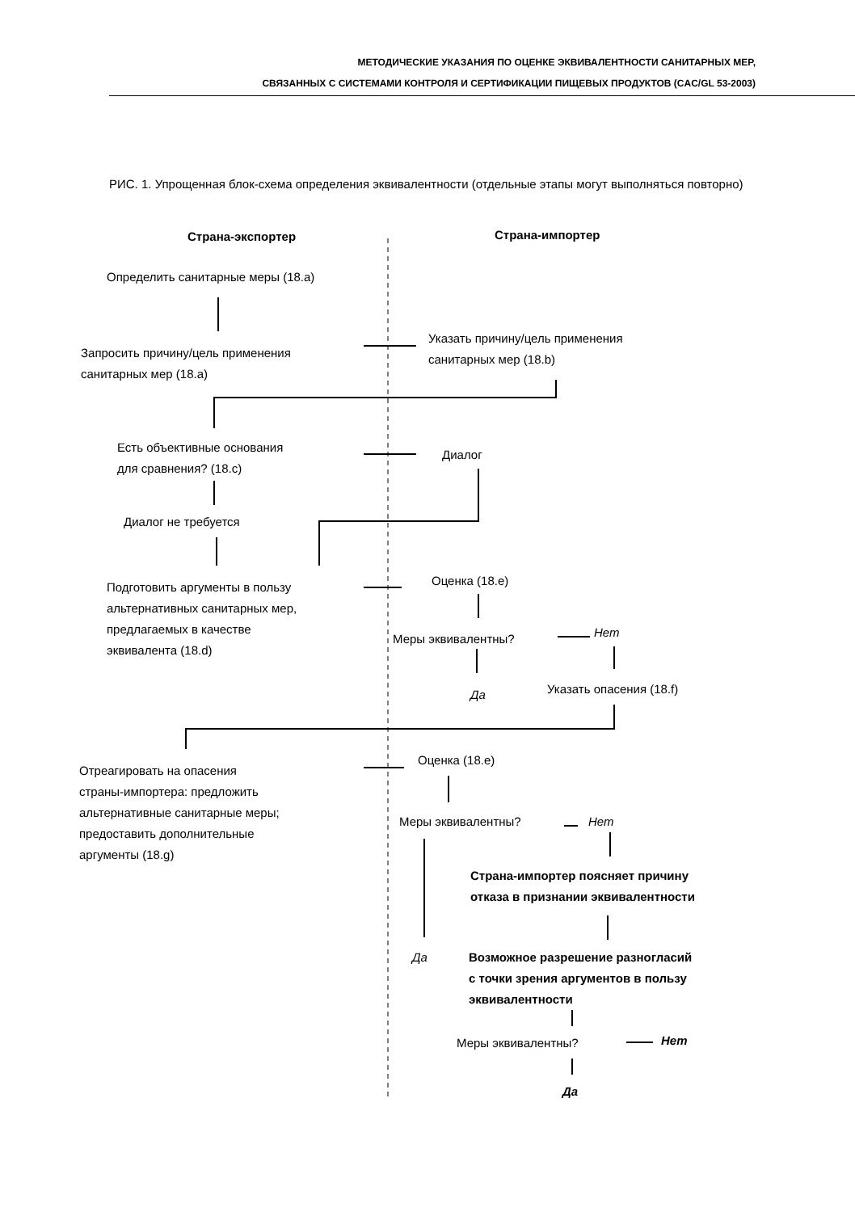МЕТОДИЧЕСКИЕ УКАЗАНИЯ ПО ОЦЕНКЕ ЭКВИВАЛЕНТНОСТИ САНИТАРНЫХ МЕР,
СВЯЗАННЫХ С СИСТЕМАМИ КОНТРОЛЯ И СЕРТИФИКАЦИИ ПИЩЕВЫХ ПРОДУКТОВ (CAC/GL 53-2003)
РИС. 1. Упрощенная блок-схема определения эквивалентности (отдельные этапы могут выполняться повторно)
Страна-экспортер Страна-импортер
Определить санитарные меры (18.a)
Запросить причину/цель применения
санитарных мер (18.a)
Указать причину/цель применения
санитарных мер (18.b)
Есть объективные основания
для сравнения? (18.c)
Диалог
Диалог не требуется
Подготовить аргументы в пользу
альтернативных санитарных мер,
предлагаемых в качестве
эквивалента (18.d)
Оценка (18.e)
Меры эквивалентны? Нет
Да Указать опасения (18.f)
Отреагировать на опасения
страны-импортера: предложить
альтернативные санитарные меры;
предоставить дополнительные
аргументы (18.g)
Оценка (18.e)
Меры эквивалентны? Нет
Страна-импортер поясняет причину
отказа в признании эквивалентности
Да
Возможное разрешение разногласий
с точки зрения аргументов в пользу
эквивалентности
Меры эквивалентны? Нет
Да